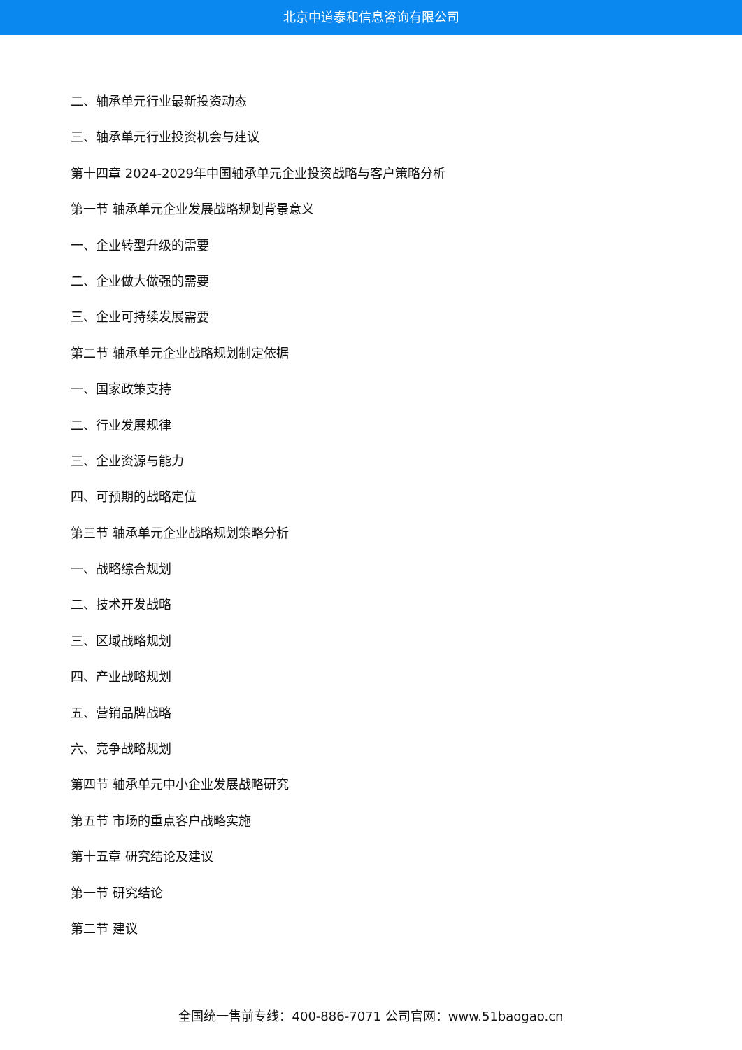北京中道泰和信息咨询有限公司
二、轴承单元行业最新投资动态
三、轴承单元行业投资机会与建议
第十四章 2024-2029年中国轴承单元企业投资战略与客户策略分析
第一节 轴承单元企业发展战略规划背景意义
一、企业转型升级的需要
二、企业做大做强的需要
三、企业可持续发展需要
第二节 轴承单元企业战略规划制定依据
一、国家政策支持
二、行业发展规律
三、企业资源与能力
四、可预期的战略定位
第三节 轴承单元企业战略规划策略分析
一、战略综合规划
二、技术开发战略
三、区域战略规划
四、产业战略规划
五、营销品牌战略
六、竞争战略规划
第四节 轴承单元中小企业发展战略研究
第五节 市场的重点客户战略实施
第十五章 研究结论及建议
第一节 研究结论
第二节 建议
全国统一售前专线：400-886-7071 公司官网：www.51baogao.cn